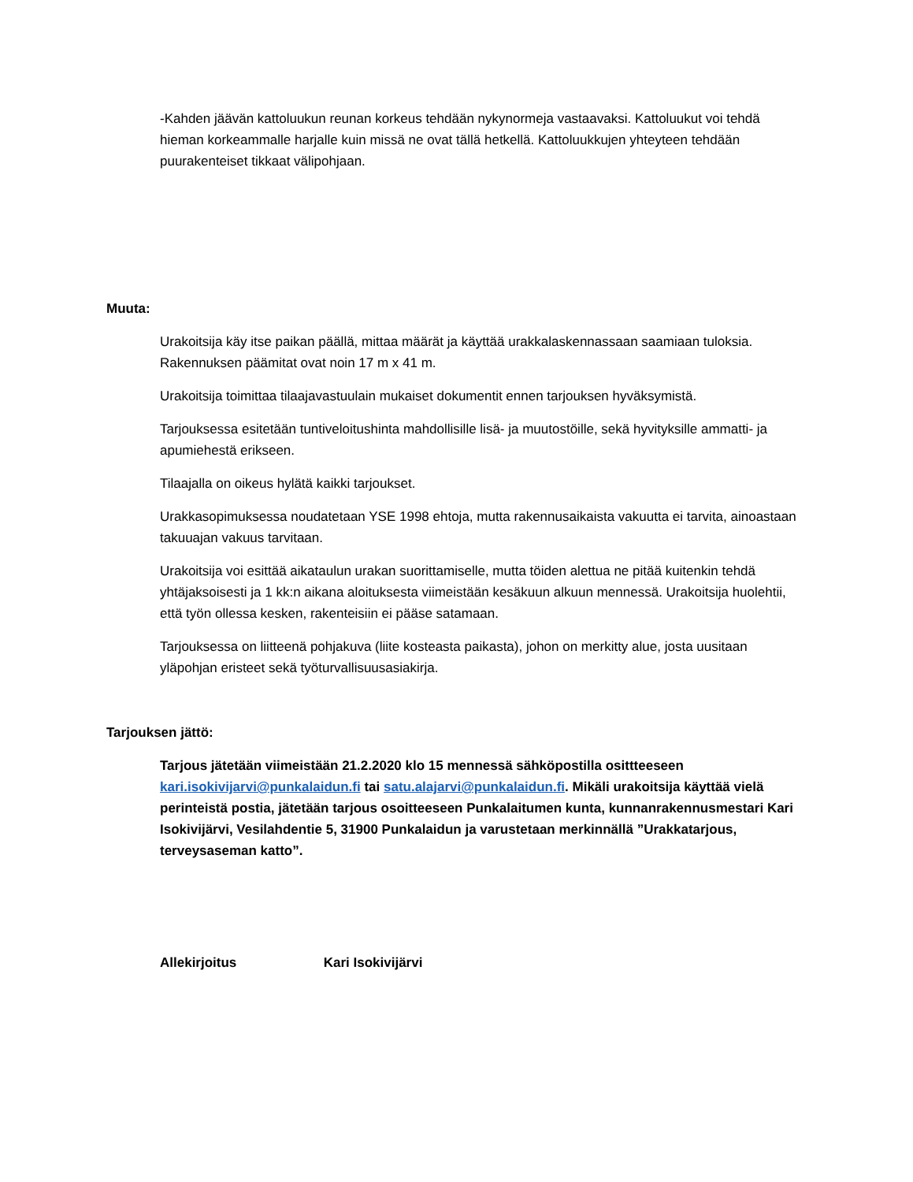-Kahden jäävän kattoluukun reunan korkeus tehdään nykynormeja vastaavaksi. Kattoluukut voi tehdä hieman korkeammalle harjalle kuin missä ne ovat tällä hetkellä. Kattoluukkujen yhteyteen tehdään puurakenteiset tikkaat välipohjaan.
Muuta:
Urakoitsija käy itse paikan päällä, mittaa määrät ja käyttää urakkalaskennassaan saamiaan tuloksia. Rakennuksen päämitat ovat noin 17 m x 41 m.
Urakoitsija toimittaa tilaajavastuulain mukaiset dokumentit ennen tarjouksen hyväksymistä.
Tarjouksessa esitetään tuntiveloitushinta mahdollisille lisä- ja muutostöille, sekä hyvityksille ammatti- ja apumiehestä erikseen.
Tilaajalla on oikeus hylätä kaikki tarjoukset.
Urakkasopimuksessa noudatetaan YSE 1998 ehtoja, mutta rakennusaikaista vakuutta ei tarvita, ainoastaan takuuajan vakuus tarvitaan.
Urakoitsija voi esittää aikataulun urakan suorittamiselle, mutta töiden alettua ne pitää kuitenkin tehdä yhtäjaksoisesti ja 1 kk:n aikana aloituksesta viimeistään kesäkuun alkuun mennessä. Urakoitsija huolehtii, että työn ollessa kesken, rakenteisiin ei pääse satamaan.
Tarjouksessa on liitteenä pohjakuva (liite kosteasta paikasta), johon on merkitty alue, josta uusitaan yläpohjan eristeet sekä työturvallisuusasiakirja.
Tarjouksen jättö:
Tarjous jätetään viimeistään 21.2.2020 klo 15 mennessä sähköpostilla osittteeseen kari.isokivijarvi@punkalaidun.fi tai satu.alajarvi@punkalaidun.fi. Mikäli urakoitsija käyttää vielä perinteistä postia, jätetään tarjous osoitteeseen Punkalaitumen kunta, kunnanrakennusmestari Kari Isokivijärvi, Vesilahdentie 5, 31900 Punkalaidun ja varustetaan merkinnällä ”Urakkatarjous, terveysaseman katto”.
Allekirjoitus Kari Isokivijärvi